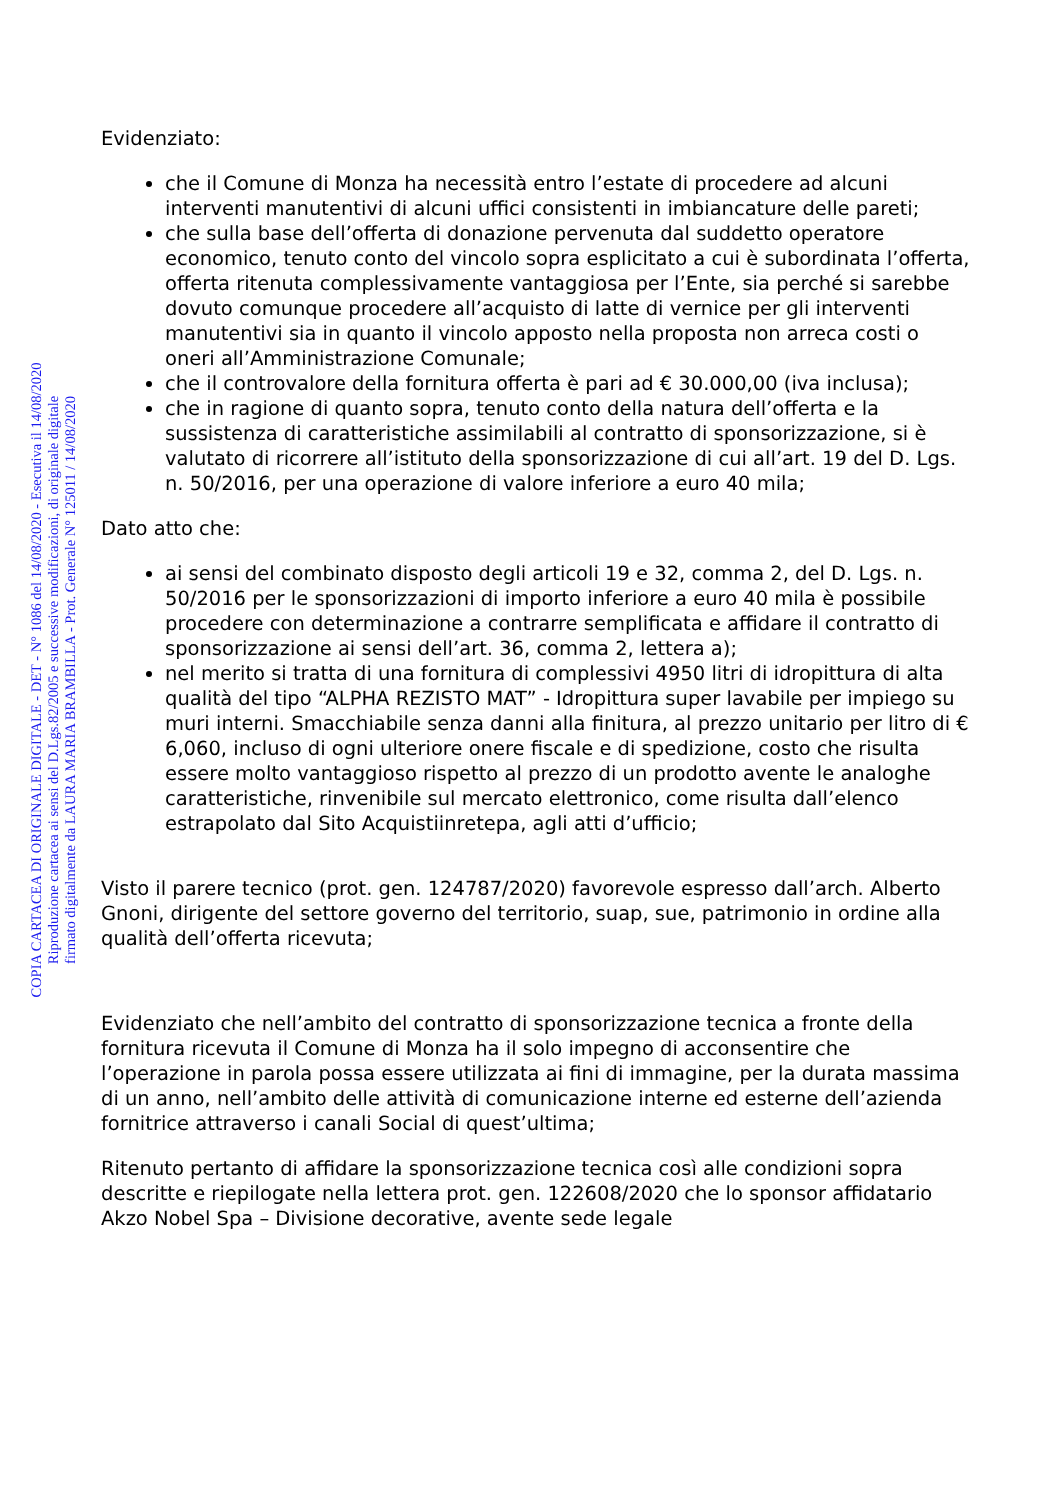COPIA CARTACEA DI ORIGINALE DIGITALE - DET - N° 1086 del 14/08/2020 - Esecutiva il 14/08/2020
Riproduzione cartacea ai sensi del D.Lgs.82/2005 e successive modificazioni, di originale digitale
firmato digitalmente da LAURA MARIA BRAMBILLA - Prot. Generale N° 125011 / 14/08/2020
Evidenziato:
che il Comune di Monza ha necessità entro l’estate di procedere ad alcuni interventi manutentivi di alcuni uffici consistenti in imbiancature delle pareti;
che sulla base dell’offerta di donazione pervenuta dal suddetto operatore economico, tenuto conto del vincolo sopra esplicitato a cui è subordinata l’offerta, offerta ritenuta complessivamente vantaggiosa per l’Ente, sia perché si sarebbe dovuto comunque procedere all’acquisto di latte di vernice per gli interventi manutentivi sia in quanto il vincolo apposto nella proposta non arreca costi o oneri all’Amministrazione Comunale;
che il controvalore della fornitura offerta è pari ad € 30.000,00 (iva inclusa);
che in ragione di quanto sopra, tenuto conto della natura dell’offerta e la sussistenza di caratteristiche assimilabili al contratto di sponsorizzazione, si è valutato di ricorrere all’istituto della sponsorizzazione di cui all’art. 19 del D. Lgs. n. 50/2016, per una operazione di valore inferiore a euro 40 mila;
Dato atto che:
ai sensi del combinato disposto degli articoli 19 e 32, comma 2, del D. Lgs. n. 50/2016 per le sponsorizzazioni di importo inferiore a euro 40 mila è possibile procedere con determinazione a contrarre semplificata e affidare il contratto di sponsorizzazione ai sensi dell’art. 36, comma 2, lettera a);
nel merito si tratta di una fornitura di complessivi 4950 litri di idropittura di alta qualità del tipo “ALPHA REZISTO MAT” - Idropittura super lavabile per impiego su muri interni. Smacchiabile senza danni alla finitura, al prezzo unitario per litro di € 6,060, incluso di ogni ulteriore onere fiscale e di spedizione, costo che risulta essere molto vantaggioso rispetto al prezzo di un prodotto avente le analoghe caratteristiche, rinvenibile sul mercato elettronico, come risulta dall’elenco estrapolato dal Sito Acquistiinretepa, agli atti d’ufficio;
Visto il parere tecnico (prot. gen. 124787/2020) favorevole espresso dall’arch. Alberto Gnoni, dirigente del settore governo del territorio, suap, sue, patrimonio in ordine alla qualità dell’offerta ricevuta;
Evidenziato che nell’ambito del contratto di sponsorizzazione tecnica a fronte della fornitura ricevuta il Comune di Monza ha il solo impegno di acconsentire che l’operazione in parola possa essere utilizzata ai fini di immagine, per la durata massima di un anno, nell’ambito delle attività di comunicazione interne ed esterne dell’azienda fornitrice attraverso i canali Social di quest’ultima;
Ritenuto pertanto di affidare la sponsorizzazione tecnica così alle condizioni sopra descritte e riepilogate nella lettera prot. gen. 122608/2020 che lo sponsor affidatario Akzo Nobel Spa – Divisione decorative, avente sede legale